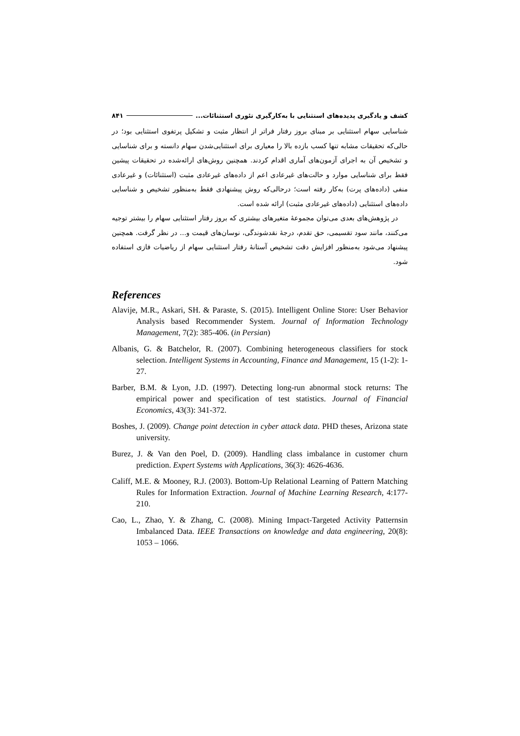کشف و یادگیری پدیده‌های استثنایی با به‌کارگیری تئوری استثنائات... ۸۴۱
شناسایی سهام استثنایی بر مبنای بروز رفتار فراتر از انتظار مثبت و تشکیل پرتفوی استثنایی بود؛ در حالی‌که تحقیقات مشابه تنها کسب بازده بالا را معیاری برای استثنایی‌شدن سهام دانسته و برای شناسایی و تشخیص آن به اجرای آزمون‌های آماری اقدام کردند. همچنین روش‌های ارائه‌شده در تحقیقات پیشین فقط برای شناسایی موارد و حالت‌های غیرعادی اعم از داده‌های غیرعادی مثبت (استثنائات) و غیرعادی منفی (داده‌های پرت) به‌کار رفته است؛ درحالی‌که روش پیشنهادی فقط به‌منظور تشخیص و شناسایی داده‌های استثنایی (داده‌های غیرعادی مثبت) ارائه شده است.
در پژوهش‌های بعدی می‌توان مجموعهٔ متغیرهای بیشتری که بروز رفتار استثنایی سهام را بیشتر توجیه می‌کنند، مانند سود تقسیمی، حق تقدم، درجهٔ نقدشوندگی، نوسان‌های قیمت و... در نظر گرفت. همچنین پیشنهاد می‌شود به‌منظور افزایش دقت تشخیص آستانهٔ رفتار استثنایی سهام از ریاضیات فازی استفاده شود.
References
Alavije, M.R., Askari, SH. & Paraste, S. (2015). Intelligent Online Store: User Behavior Analysis based Recommender System. Journal of Information Technology Management, 7(2): 385-406. (in Persian)
Albanis, G. & Batchelor, R. (2007). Combining heterogeneous classifiers for stock selection. Intelligent Systems in Accounting, Finance and Management, 15 (1-2): 1-27.
Barber, B.M. & Lyon, J.D. (1997). Detecting long-run abnormal stock returns: The empirical power and specification of test statistics. Journal of Financial Economics, 43(3): 341-372.
Boshes, J. (2009). Change point detection in cyber attack data. PHD theses, Arizona state university.
Burez, J. & Van den Poel, D. (2009). Handling class imbalance in customer churn prediction. Expert Systems with Applications, 36(3): 4626-4636.
Califf, M.E. & Mooney, R.J. (2003). Bottom-Up Relational Learning of Pattern Matching Rules for Information Extraction. Journal of Machine Learning Research, 4:177-210.
Cao, L., Zhao, Y. & Zhang, C. (2008). Mining Impact-Targeted Activity Patternsin Imbalanced Data. IEEE Transactions on knowledge and data engineering, 20(8): 1053 – 1066.